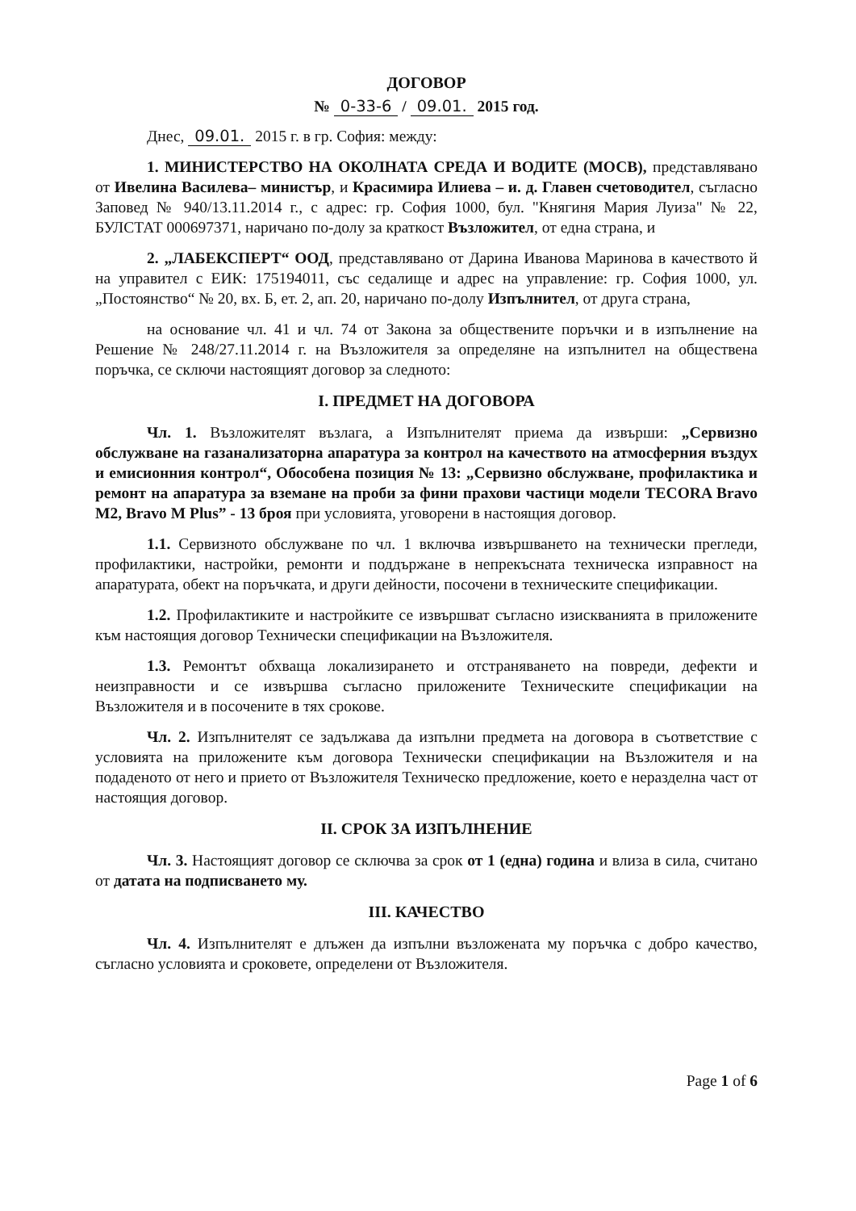ДОГОВОР
№ 0-33-6 / 09.01. 2015 год.
Днес, 09.01. 2015 г. в гр. София: между:
1. МИНИСТЕРСТВО НА ОКОЛНАТА СРЕДА И ВОДИТЕ (МОСВ), представлявано от Ивелина Василева– министър, и Красимира Илиева – и. д. Главен счетоводител, съгласно Заповед № 940/13.11.2014 г., с адрес: гр. София 1000, бул. "Княгиня Мария Луиза" № 22, БУЛСТАТ 000697371, наричано по-долу за краткост Възложител, от една страна, и
2. „ЛАБЕКСПЕРТ“ ООД, представлявано от Дарина Иванова Маринова в качеството й на управител с ЕИК: 175194011, със седалище и адрес на управление: гр. София 1000, ул. „Постоянство“ № 20, вх. Б, ет. 2, ап. 20, наричано по-долу Изпълнител, от друга страна,
на основание чл. 41 и чл. 74 от Закона за обществените поръчки и в изпълнение на Решение № 248/27.11.2014 г. на Възложителя за определяне на изпълнител на обществена поръчка, се сключи настоящият договор за следното:
I. ПРЕДМЕТ НА ДОГОВОРА
Чл. 1. Възложителят възлага, а Изпълнителят приема да извърши: „Сервизно обслужване на газанализаторна апаратура за контрол на качеството на атмосферния въздух и емисионния контрол“, Обособена позиция № 13: „Сервизно обслужване, профилактика и ремонт на апаратура за вземане на проби за фини прахови частици модели TECORA Bravo M2, Bravo M Plus” - 13 броя при условията, уговорени в настоящия договор.
1.1. Сервизното обслужване по чл. 1 включва извършването на технически прегледи, профилактики, настройки, ремонти и поддържане в непрекъсната техническа изправност на апаратурата, обект на поръчката, и други дейности, посочени в техническите спецификации.
1.2. Профилактиките и настройките се извършват съгласно изискванията в приложените към настоящия договор Технически спецификации на Възложителя.
1.3. Ремонтът обхваща локализирането и отстраняването на повреди, дефекти и неизправности и се извършва съгласно приложените Техническите спецификации на Възложителя и в посочените в тях срокове.
Чл. 2. Изпълнителят се задължава да изпълни предмета на договора в съответствие с условията на приложените към договора Технически спецификации на Възложителя и на подаденото от него и прието от Възложителя Техническо предложение, което е неразделна част от настоящия договор.
II. СРОК ЗА ИЗПЪЛНЕНИЕ
Чл. 3. Настоящият договор се сключва за срок от 1 (една) година и влиза в сила, считано от датата на подписването му.
III. КАЧЕСТВО
Чл. 4. Изпълнителят е длъжен да изпълни възложената му поръчка с добро качество, съгласно условията и сроковете, определени от Възложителя.
Page 1 of 6